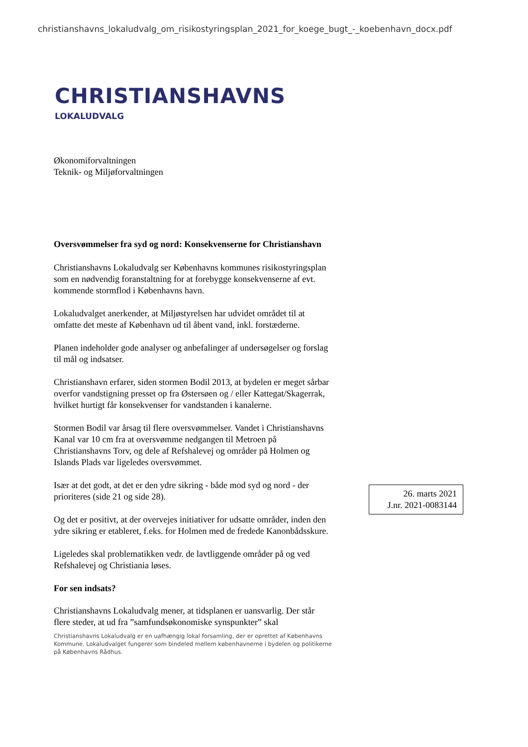christianshavns_lokaludvalg_om_risikostyringsplan_2021_for_koege_bugt_-_koebenhavn_docx.pdf
CHRISTIANSHAVNS
LOKALUDVALG
Økonomiforvaltningen
Teknik- og Miljøforvaltningen
Oversvømmelser fra syd og nord: Konsekvenserne for Christianshavn
Christianshavns Lokaludvalg ser Københavns kommunes risikostyringsplan som en nødvendig foranstaltning for at forebygge konsekvenserne af evt. kommende stormflod i Københavns havn.
Lokaludvalget anerkender, at Miljøstyrelsen har udvidet området til at omfatte det meste af København ud til åbent vand, inkl. forstæderne.
Planen indeholder gode analyser og anbefalinger af undersøgelser og forslag til mål og indsatser.
Christianshavn erfarer, siden stormen Bodil 2013, at bydelen er meget sårbar overfor vandstigning presset op fra Østersøen og / eller Kattegat/Skagerrak, hvilket hurtigt får konsekvenser for vandstanden i kanalerne.
Stormen Bodil var årsag til flere oversvømmelser. Vandet i Christianshavns Kanal var 10 cm fra at oversvømme nedgangen til Metroen på Christianshavns Torv, og dele af Refshalevej og områder på Holmen og Islands Plads var ligeledes oversvømmet.
Især at det godt, at det er den ydre sikring - både mod syd og nord - der prioriteres (side 21 og side 28).
Og det er positivt, at der overvejes initiativer for udsatte områder, inden den ydre sikring er etableret, f.eks. for Holmen med de fredede Kanonbådsskure.
Ligeledes skal problematikken vedr. de lavtliggende områder på og ved Refshalevej og Christiania løses.
For sen indsats?
Christianshavns Lokaludvalg mener, at tidsplanen er uansvarlig. Der står flere steder, at ud fra ”samfundsøkonomiske synspunkter” skal
Christianshavns Lokaludvalg er en uafhængig lokal forsamling, der er oprettet af Københavns Kommune. Lokaludvalget fungerer som bindeled mellem københavnerne i bydelen og politikerne på Københavns Rådhus.
26. marts 2021
J.nr. 2021-0083144